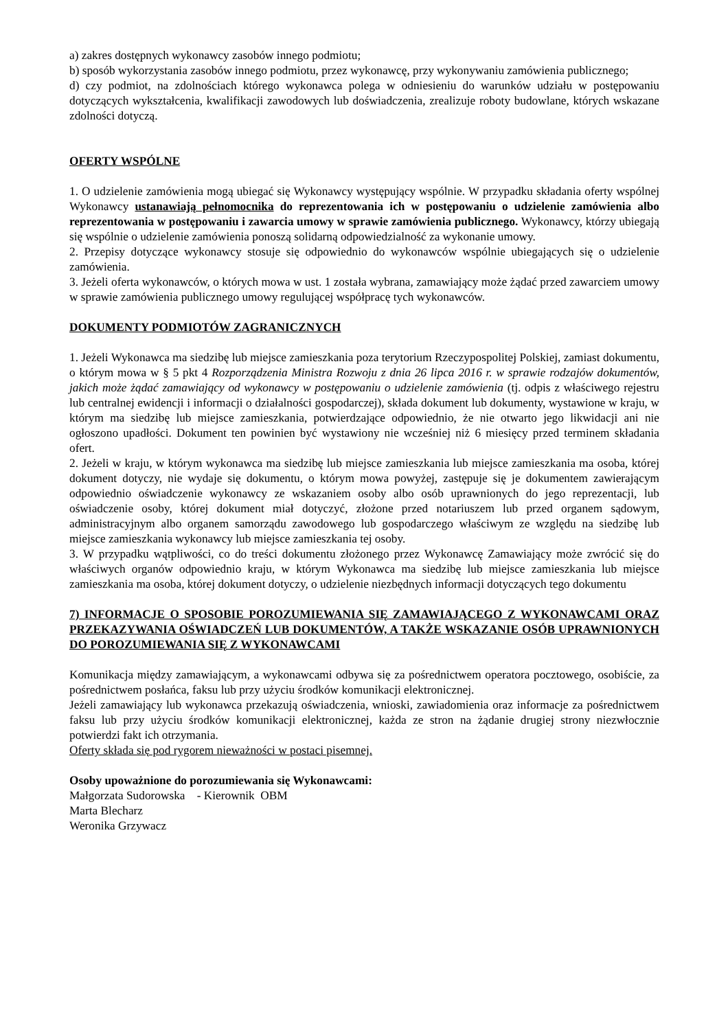a) zakres dostępnych wykonawcy zasobów innego podmiotu;
b) sposób wykorzystania zasobów innego podmiotu, przez wykonawcę, przy wykonywaniu zamówienia publicznego;
d) czy podmiot, na zdolnościach którego wykonawca polega w odniesieniu do warunków udziału w postępowaniu dotyczących wykształcenia, kwalifikacji zawodowych lub doświadczenia, zrealizuje roboty budowlane, których wskazane zdolności dotyczą.
OFERTY WSPÓLNE
1. O udzielenie zamówienia mogą ubiegać się Wykonawcy występujący wspólnie. W przypadku składania oferty wspólnej Wykonawcy ustanawiają pełnomocnika do reprezentowania ich w postępowaniu o udzielenie zamówienia albo reprezentowania w postępowaniu i zawarcia umowy w sprawie zamówienia publicznego. Wykonawcy, którzy ubiegają się wspólnie o udzielenie zamówienia ponoszą solidarną odpowiedzialność za wykonanie umowy.
2. Przepisy dotyczące wykonawcy stosuje się odpowiednio do wykonawców wspólnie ubiegających się o udzielenie zamówienia.
3. Jeżeli oferta wykonawców, o których mowa w ust. 1 została wybrana, zamawiający może żądać przed zawarciem umowy w sprawie zamówienia publicznego umowy regulującej współpracę tych wykonawców.
DOKUMENTY PODMIOTÓW ZAGRANICZNYCH
1. Jeżeli Wykonawca ma siedzibę lub miejsce zamieszkania poza terytorium Rzeczypospolitej Polskiej, zamiast dokumentu, o którym mowa w § 5 pkt 4 Rozporządzenia Ministra Rozwoju z dnia 26 lipca 2016 r. w sprawie rodzajów dokumentów, jakich może żądać zamawiający od wykonawcy w postępowaniu o udzielenie zamówienia (tj. odpis z właściwego rejestru lub centralnej ewidencji i informacji o działalności gospodarczej), składa dokument lub dokumenty, wystawione w kraju, w którym ma siedzibę lub miejsce zamieszkania, potwierdzające odpowiednio, że nie otwarto jego likwidacji ani nie ogłoszono upadłości. Dokument ten powinien być wystawiony nie wcześniej niż 6 miesięcy przed terminem składania ofert.
2. Jeżeli w kraju, w którym wykonawca ma siedzibę lub miejsce zamieszkania lub miejsce zamieszkania ma osoba, której dokument dotyczy, nie wydaje się dokumentu, o którym mowa powyżej, zastępuje się je dokumentem zawierającym odpowiednio oświadczenie wykonawcy ze wskazaniem osoby albo osób uprawnionych do jego reprezentacji, lub oświadczenie osoby, której dokument miał dotyczyć, złożone przed notariuszem lub przed organem sądowym, administracyjnym albo organem samorządu zawodowego lub gospodarczego właściwym ze względu na siedzibę lub miejsce zamieszkania wykonawcy lub miejsce zamieszkania tej osoby.
3. W przypadku wątpliwości, co do treści dokumentu złożonego przez Wykonawcę Zamawiający może zwrócić się do właściwych organów odpowiednio kraju, w którym Wykonawca ma siedzibę lub miejsce zamieszkania lub miejsce zamieszkania ma osoba, której dokument dotyczy, o udzielenie niezbędnych informacji dotyczących tego dokumentu
7) INFORMACJE O SPOSOBIE POROZUMIEWANIA SIĘ ZAMAWIAJĄCEGO Z WYKONAWCAMI ORAZ PRZEKAZYWANIA OŚWIADCZEŃ LUB DOKUMENTÓW, A TAKŻE WSKAZANIE OSÓB UPRAWNIONYCH DO POROZUMIEWANIA SIĘ Z WYKONAWCAMI
Komunikacja między zamawiającym, a wykonawcami odbywa się za pośrednictwem operatora pocztowego, osobiście, za pośrednictwem posłańca, faksu lub przy użyciu środków komunikacji elektronicznej.
Jeżeli zamawiający lub wykonawca przekazują oświadczenia, wnioski, zawiadomienia oraz informacje za pośrednictwem faksu lub przy użyciu środków komunikacji elektronicznej, każda ze stron na żądanie drugiej strony niezwłocznie potwierdzi fakt ich otrzymania.
Oferty składa się pod rygorem nieważności w postaci pisemnej.
Osoby upoważnione do porozumiewania się Wykonawcami:
Małgorzata Sudorowska - Kierownik OBM
Marta Blecharz
Weronika Grzywacz